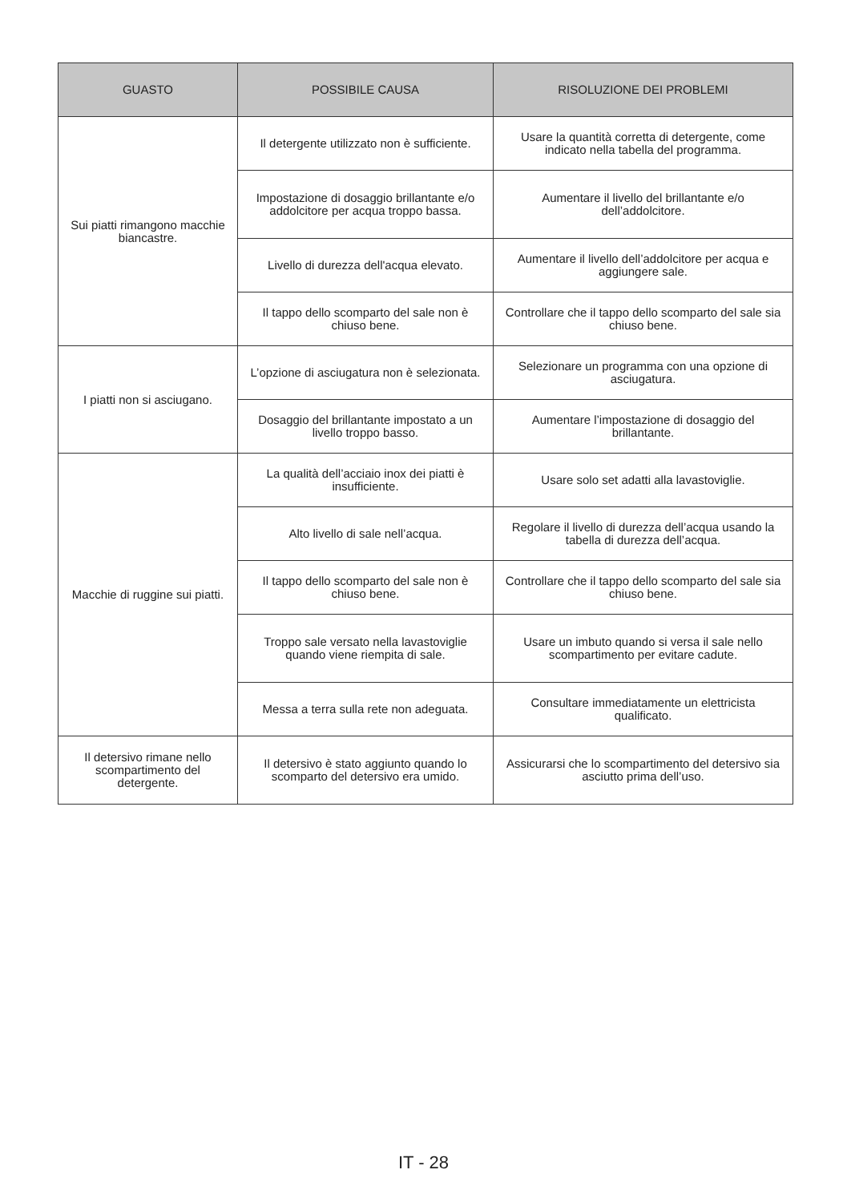| GUASTO | POSSIBILE CAUSA | RISOLUZIONE DEI PROBLEMI |
| --- | --- | --- |
| Sui piatti rimangono macchie biancastre. | Il detergente utilizzato non è sufficiente. | Usare la quantità corretta di detergente, come indicato nella tabella del programma. |
| | Impostazione di dosaggio brillantante e/o addolcitore per acqua troppo bassa. | Aumentare il livello del brillantante e/o dell’addolcitore. |
| | Livello di durezza dell'acqua elevato. | Aumentare il livello dell’addolcitore per acqua e aggiungere sale. |
| | Il tappo dello scomparto del sale non è chiuso bene. | Controllare che il tappo dello scomparto del sale sia chiuso bene. |
| I piatti non si asciugano. | L’opzione di asciugatura non è selezionata. | Selezionare un programma con una opzione di asciugatura. |
| | Dosaggio del brillantante impostato a un livello troppo basso. | Aumentare l’impostazione di dosaggio del brillantante. |
| Macchie di ruggine sui piatti. | La qualità dell’acciaio inox dei piatti è insufficiente. | Usare solo set adatti alla lavastoviglie. |
| | Alto livello di sale nell’acqua. | Regolare il livello di durezza dell’acqua usando la tabella di durezza dell’acqua. |
| | Il tappo dello scomparto del sale non è chiuso bene. | Controllare che il tappo dello scomparto del sale sia chiuso bene. |
| | Troppo sale versato nella lavastoviglie quando viene riempita di sale. | Usare un imbuto quando si versa il sale nello scompartimento per evitare cadute. |
| | Messa a terra sulla rete non adeguata. | Consultare immediatamente un elettricista qualificato. |
| Il detersivo rimane nello scompartimento del detergente. | Il detersivo è stato aggiunto quando lo scomparto del detersivo era umido. | Assicurarsi che lo scompartimento del detersivo sia asciutto prima dell’uso. |
IT - 28